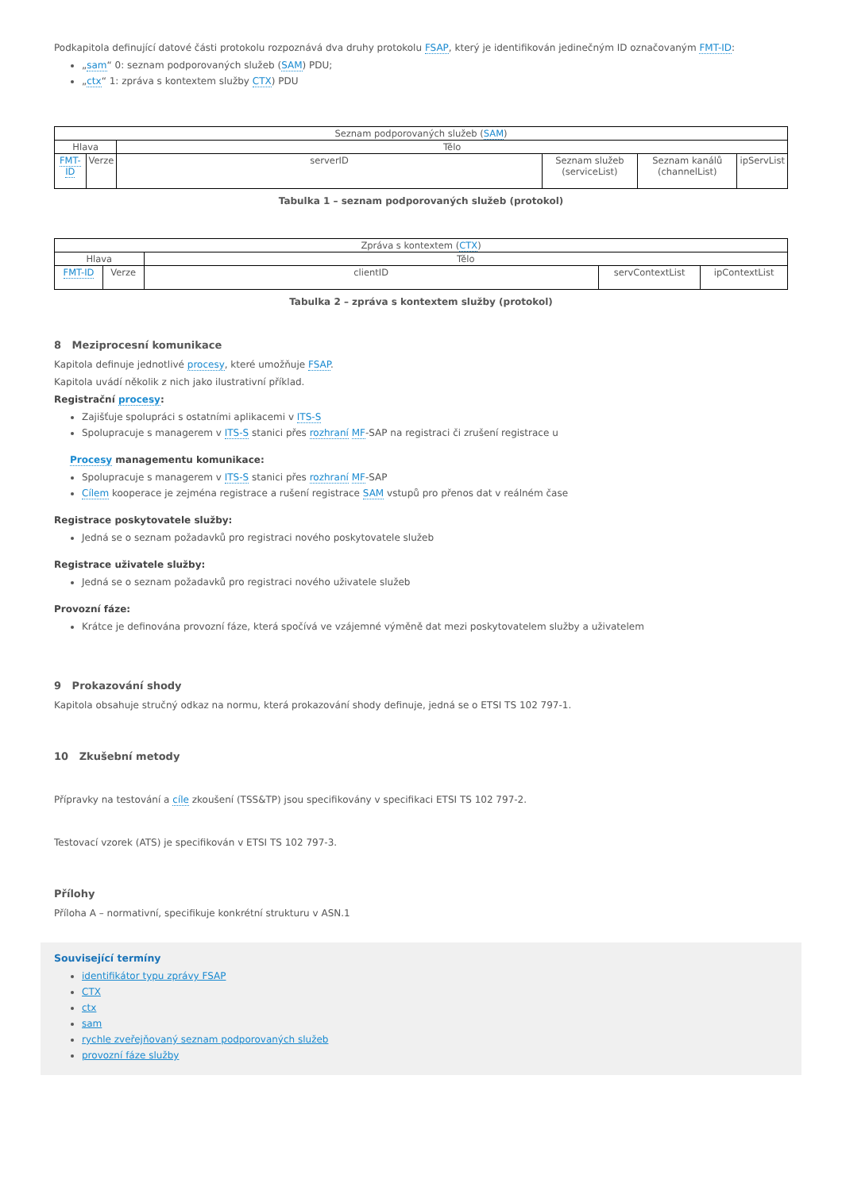Podkapitola definující datové části protokolu rozpoznává dva druhy protokolu FSAP, který je identifikován jedinečným ID označovaným FMT-ID:
„sam“ 0: seznam podporovaných služeb (SAM) PDU;
„ctx“ 1: zpráva s kontextem služby CTX) PDU
| Seznam podporovaných služeb ( SAM ) | | | | | |
| Hlava | | Tělo | | | |
| FMT-ID | Verze | serverID | Seznam služeb (serviceList) | Seznam kanálů (channelList) | ipServList |
Tabulka 1 – seznam podporovaných služeb (protokol)
| Zpráva s kontextem ( CTX ) | | | | |
| Hlava | | Tělo | | |
| FMT-ID | Verze | clientID | servContextList | ipContextList |
Tabulka 2 – zpráva s kontextem služby (protokol)
8 Meziprocesní komunikace
Kapitola definuje jednotlivé procesy, které umožňuje FSAP.
Kapitola uvádí několik z nich jako ilustrativní příklad.
Registrační procesy:
Zajišťuje spolupráci s ostatními aplikacemi v ITS-S
Spolupracuje s managerem v ITS-S stanici přes rozhraní MF-SAP na registraci či zrušení registrace u
Procesy managementu komunikace:
Spolupracuje s managerem v ITS-S stanici přes rozhraní MF-SAP
Cílem kooperace je zejména registrace a rušení registrace SAM vstupů pro přenos dat v reálném čase
Registrace poskytovatele služby:
Jedná se o seznam požadavků pro registraci nového poskytovatele služeb
Registrace uživatele služby:
Jedná se o seznam požadavků pro registraci nového uživatele služeb
Provozní fáze:
Krátce je definována provozní fáze, která spočívá ve vzájemné výměně dat mezi poskytovatelem služby a uživatelem
9 Prokazování shody
Kapitola obsahuje stručný odkaz na normu, která prokazování shody definuje, jedná se o ETSI TS 102 797-1.
10 Zkušební metody
Přípravky na testování a cíle zkoušení (TSS&TP) jsou specifikovány v specifikaci ETSI TS 102 797-2.
Testovací vzorek (ATS) je specifikován v ETSI TS 102 797-3.
Přílohy
Příloha A – normativní, specifikuje konkrétní strukturu v ASN.1
Související termíny
identifikátor typu zprávy FSAP
CTX
ctx
sam
rychle zveřejňovaný seznam podporovaných služeb
provozní fáze služby